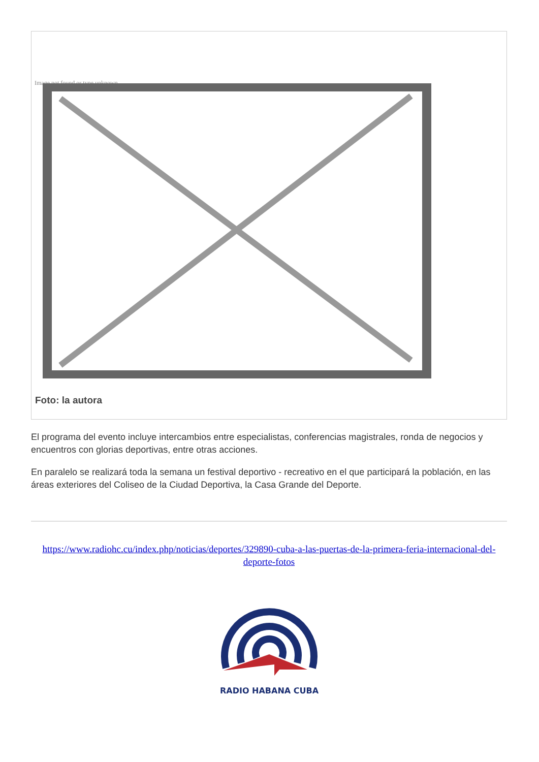Image not found or type unknown
Foto: la autora
El programa del evento incluye intercambios entre especialistas, conferencias magistrales, ronda de negocios y encuentros con glorias deportivas, entre otras acciones.
En paralelo se realizará toda la semana un festival deportivo - recreativo en el que participará la población, en las áreas exteriores del Coliseo de la Ciudad Deportiva, la Casa Grande del Deporte.
https://www.radiohc.cu/index.php/noticias/deportes/329890-cuba-a-las-puertas-de-la-primera-feria-internacional-del-deporte-fotos
RADIO HABANA CUBA